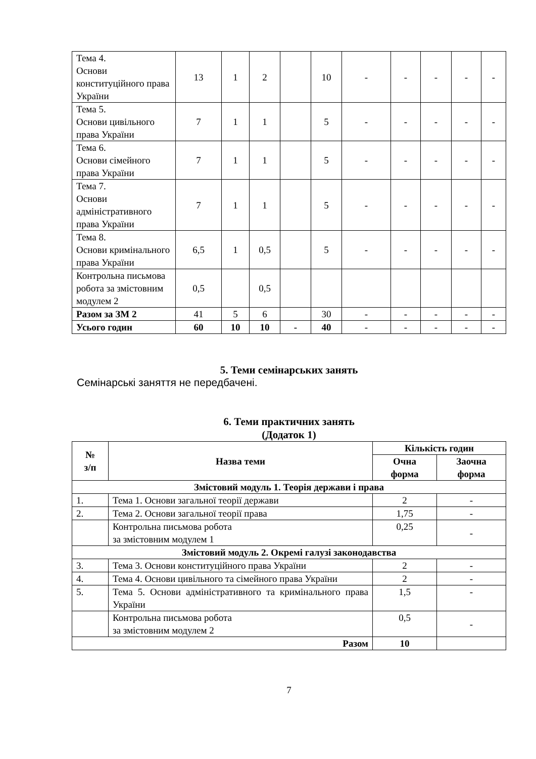| Тема 4. Основи конституційного права України | 13 | 1 | 2 | | 10 | - | - | - | - | - |
| Тема 5. Основи цивільного права України | 7 | 1 | 1 | | 5 | - | - | - | - | - |
| Тема 6. Основи сімейного права України | 7 | 1 | 1 | | 5 | - | - | - | - | - |
| Тема 7. Основи адміністративного права України | 7 | 1 | 1 | | 5 | - | - | - | - | - |
| Тема 8. Основи кримінального права України | 6,5 | 1 | 0,5 | | 5 | - | - | - | - | - |
| Контрольна письмова робота за змістовним модулем 2 | 0,5 | | 0,5 | | | | | | | |
| Разом за ЗМ 2 | 41 | 5 | 6 | | 30 | - | - | - | - | - |
| Усього годин | 60 | 10 | 10 | - | 40 | - | - | - | - | - |
5. Теми семінарських занять
Семінарські заняття не передбачені.
6. Теми практичних занять
(Додаток 1)
| № з/п | Назва теми | Кількість годин | |
| --- | --- | --- | --- |
| | | Очна форма | Заочна форма |
| Змістовий модуль 1. Теорія держави і права | | | |
| 1. | Тема 1. Основи загальної теорії держави | 2 | - |
| 2. | Тема 2. Основи загальної теорії права | 1,75 | - |
| | Контрольна письмова робота за змістовним модулем 1 | 0,25 | - |
| Змістовий модуль 2. Окремі галузі законодавства | | | |
| 3. | Тема 3. Основи конституційного права України | 2 | - |
| 4. | Тема 4. Основи цивільного та сімейного права України | 2 | - |
| 5. | Тема 5. Основи адміністративного та кримінального права України | 1,5 | - |
| | Контрольна письмова робота за змістовним модулем 2 | 0,5 | - |
| Разом | | 10 | |
7